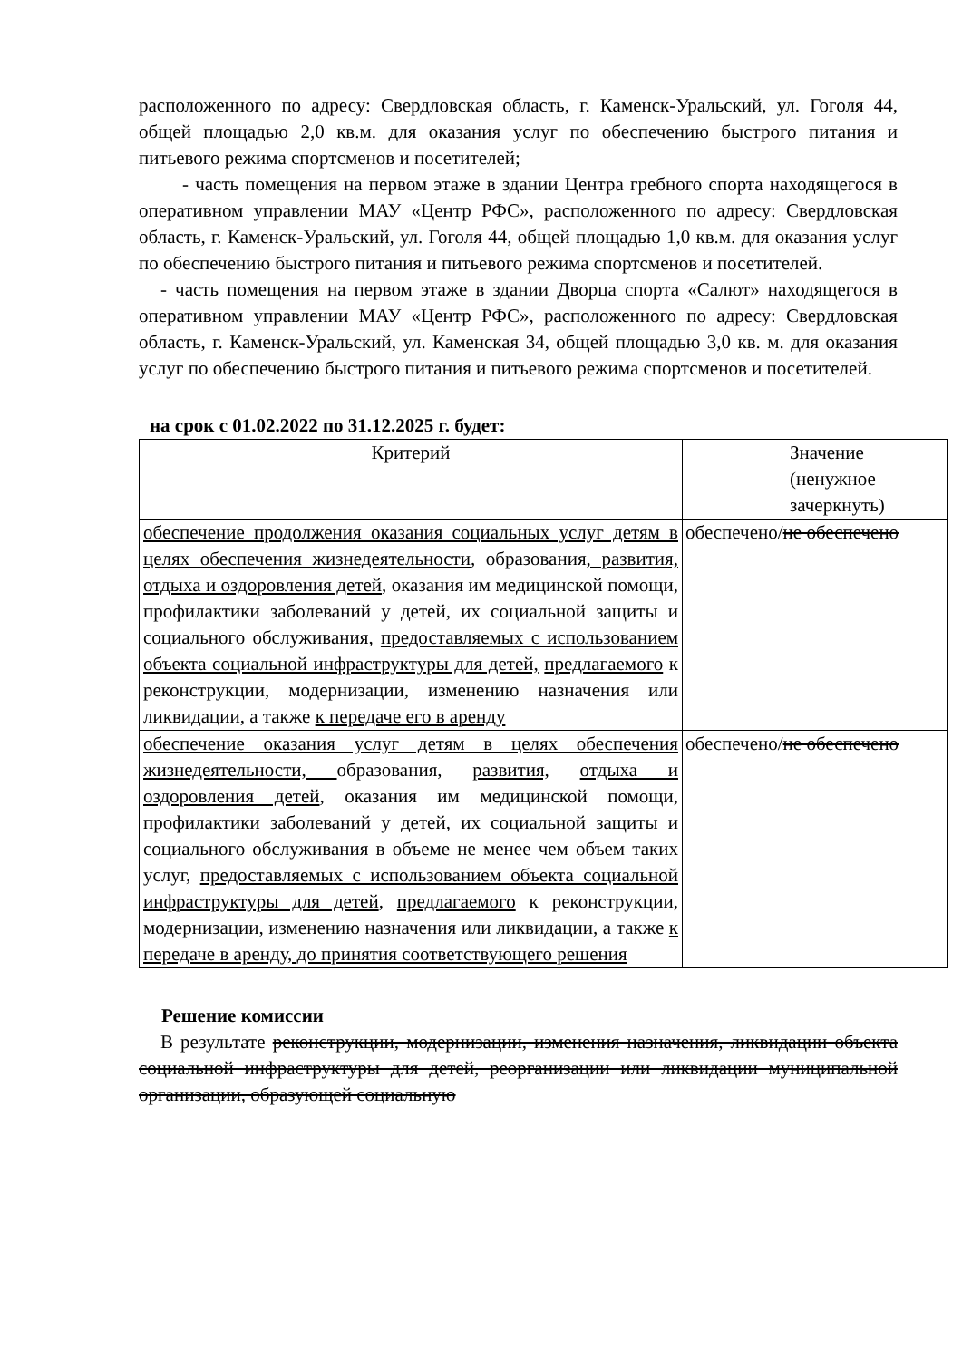расположенного по адресу: Свердловская область, г. Каменск-Уральский, ул. Гоголя 44, общей площадью 2,0 кв.м. для оказания услуг по обеспечению быстрого питания и питьевого режима спортсменов и посетителей;
- часть помещения на первом этаже в здании Центра гребного спорта находящегося в оперативном управлении МАУ «Центр РФС», расположенного по адресу: Свердловская область, г. Каменск-Уральский, ул. Гоголя 44, общей площадью 1,0 кв.м. для оказания услуг по обеспечению быстрого питания и питьевого режима спортсменов и посетителей.
- часть помещения на первом этаже в здании Дворца спорта «Салют» находящегося в оперативном управлении МАУ «Центр РФС», расположенного по адресу: Свердловская область, г. Каменск-Уральский, ул. Каменская 34, общей площадью 3,0 кв. м. для оказания услуг по обеспечению быстрого питания и питьевого режима спортсменов и посетителей.
на срок с 01.02.2022 по 31.12.2025 г. будет:
| Критерий | Значение (ненужное зачеркнуть) |
| обеспечение продолжения оказания социальных услуг детям в целях обеспечения жизнедеятельности , образования , развития, отдыха и оздоровления детей , оказания им медицинской помощи, профилактики заболеваний у детей, их социальной защиты и социального обслуживания, предоставляемых с использованием объекта социальной инфраструктуры для детей, предлагаемого к реконструкции, модернизации, изменению назначения или ликвидации, а также к передаче его в аренду | обеспечено/ не обеспечено |
| обеспечение оказания услуг детям в целях обеспечения жизнедеятельности, образования, развития, отдыха и оздоровления детей , оказания им медицинской помощи, профилактики заболеваний у детей, их социальной защиты и социального обслуживания в объеме не менее чем объем таких услуг, предоставляемых с использованием объекта социальной инфраструктуры для детей , предлагаемого к реконструкции, модернизации, изменению назначения или ликвидации, а также к передаче в аренду, до принятия соответствующего решения | обеспечено/ не обеспечено |
Решение комиссии
В результате реконструкции, модернизации, изменения назначения, ликвидации объекта социальной инфраструктуры для детей, реорганизации или ликвидации муниципальной организации, образующей социальную